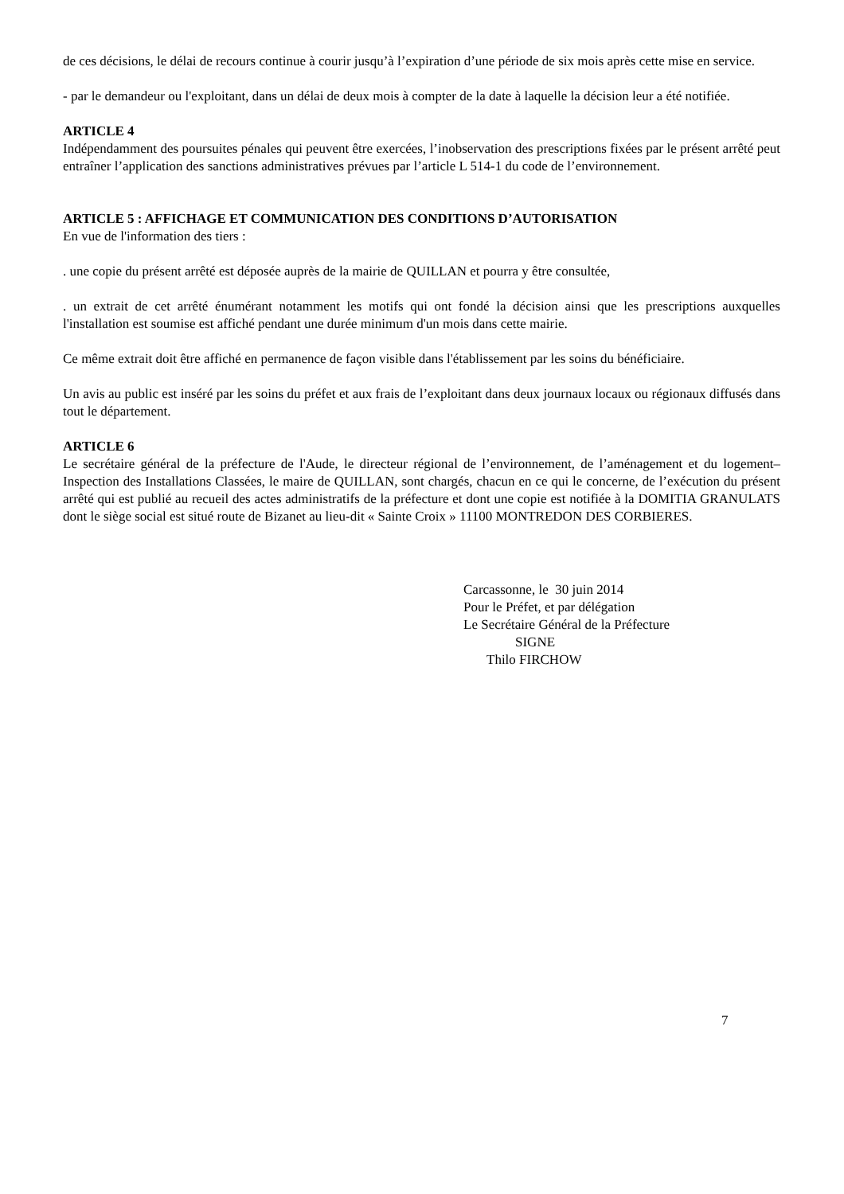de ces décisions, le délai de recours continue à courir jusqu’à l’expiration d’une période de six mois après cette mise en service.
- par le demandeur ou l'exploitant, dans un délai de deux mois à compter de la date à laquelle la décision leur a été notifiée.
ARTICLE 4
Indépendamment des poursuites pénales qui peuvent être exercées, l’inobservation des prescriptions fixées par le présent arrêté peut entraîner l’application des sanctions administratives prévues par l’article L 514-1 du code de l’environnement.
ARTICLE 5 : AFFICHAGE ET COMMUNICATION DES CONDITIONS D’AUTORISATION
En vue de l'information des tiers :
. une copie du présent arrêté est déposée auprès de la mairie de QUILLAN et pourra y être consultée,
. un extrait de cet arrêté énumérant notamment les motifs qui ont fondé la décision ainsi que les prescriptions auxquelles l'installation est soumise est affiché pendant une durée minimum d'un mois dans cette mairie.
Ce même extrait doit être affiché en permanence de façon visible dans l'établissement par les soins du bénéficiaire.
Un avis au public est inséré par les soins du préfet et aux frais de l’exploitant dans deux journaux locaux ou régionaux diffusés dans tout le département.
ARTICLE 6
Le secrétaire général de la préfecture de l'Aude, le directeur régional de l’environnement, de l’aménagement et du logement– Inspection des Installations Classées, le maire de QUILLAN, sont chargés, chacun en ce qui le concerne, de l’exécution du présent arrêté qui est publié au recueil des actes administratifs de la préfecture et dont une copie est notifiée à la DOMITIA GRANULATS dont le siège social est situé route de Bizanet au lieu-dit « Sainte Croix » 11100 MONTREDON DES CORBIERES.
Carcassonne, le 30 juin 2014
Pour le Préfet, et par délégation
Le Secrétaire Général de la Préfecture
SIGNE
Thilo FIRCHOW
7